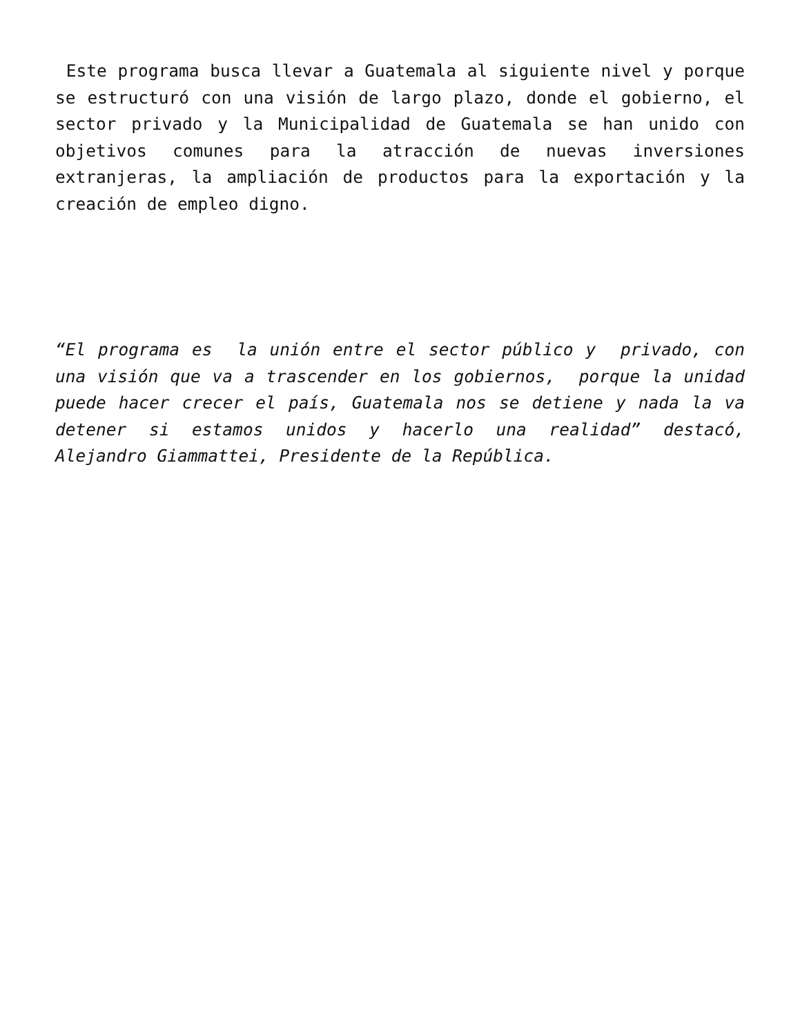Este programa busca llevar a Guatemala al siguiente nivel y porque se estructuró con una visión de largo plazo, donde el gobierno, el sector privado y la Municipalidad de Guatemala se han unido con objetivos comunes para la atracción de nuevas inversiones extranjeras, la ampliación de productos para la exportación y la creación de empleo digno.
“El programa es la unión entre el sector público y privado, con una visión que va a trascender en los gobiernos, porque la unidad puede hacer crecer el país, Guatemala nos se detiene y nada la va detener si estamos unidos y hacerlo una realidad” destacó, Alejandro Giammattei, Presidente de la República.